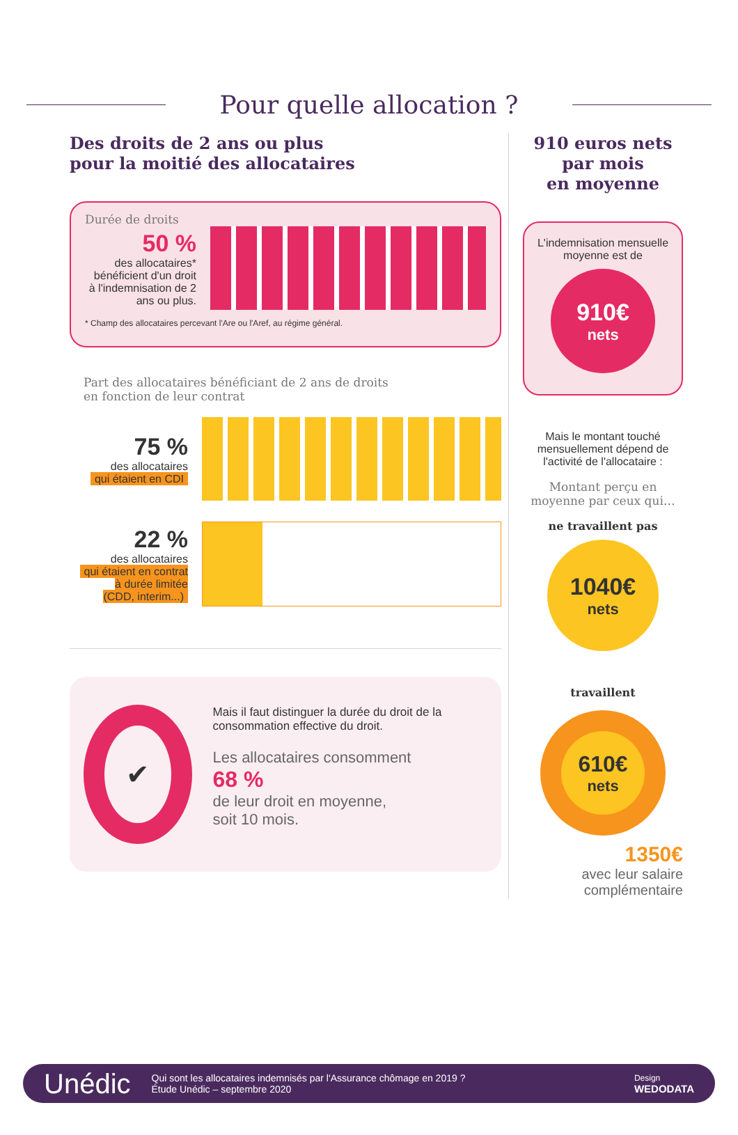Pour quelle allocation ?
Des droits de 2 ans ou plus
pour la moitié des allocataires
Durée de droits
50 %
des allocataires* bénéficient d'un droit à l'indemnisation de 2 ans ou plus.
* Champ des allocataires percevant l'Are ou l'Aref, au régime général.
Part des allocataires bénéficiant de 2 ans de droits
en fonction de leur contrat
75 %
des allocataires
qui étaient en CDI
22 %
des allocataires
qui étaient en contrat
à durée limitée
(CDD, interim...)
✔
Mais il faut distinguer la durée du droit de la consommation effective du droit.
Les allocataires consomment
68 %
de leur droit en moyenne,
soit 10 mois.
910 euros nets
par mois
en moyenne
L'indemnisation mensuelle moyenne est de
910€
nets
Mais le montant touché mensuellement dépend de l'activité de l'allocataire :
Montant perçu en moyenne par ceux qui…
ne travaillent pas
1040€
nets
travaillent
610€
nets
1350€
avec leur salaire complémentaire
Unédic Qui sont les allocataires indemnisés par l'Assurance chômage en 2019 ?
Étude Unédic – septembre 2020 Design
WEDODATA